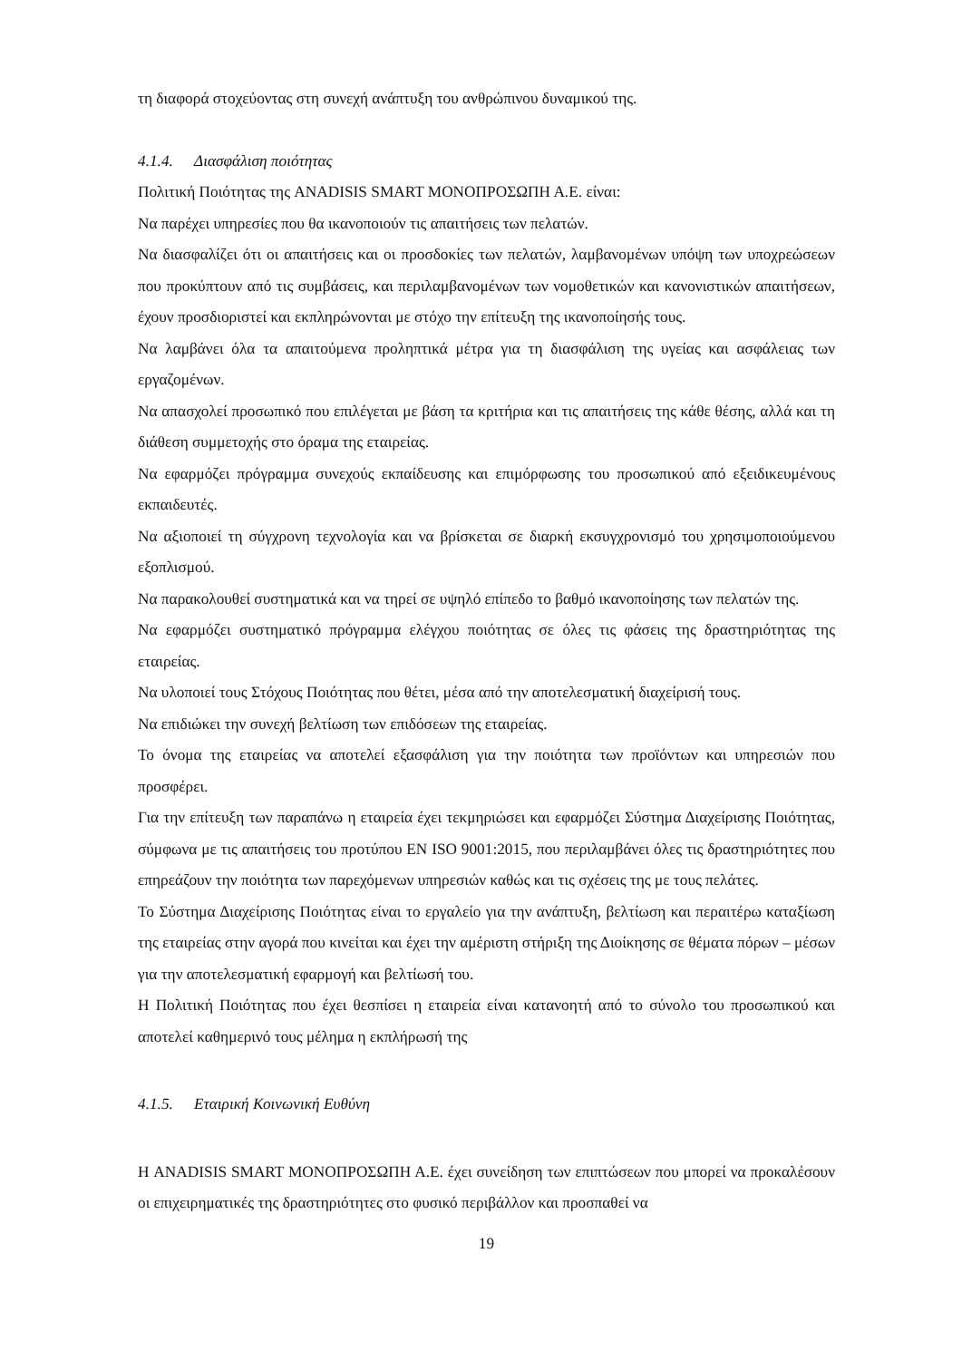τη διαφορά στοχεύοντας στη συνεχή ανάπτυξη του ανθρώπινου δυναμικού της.
4.1.4. Διασφάλιση ποιότητας
Πολιτική Ποιότητας της ANADISIS SMART ΜΟΝΟΠΡΟΣΩΠΗ Α.Ε. είναι:
Να παρέχει υπηρεσίες που θα ικανοποιούν τις απαιτήσεις των πελατών.
Να διασφαλίζει ότι οι απαιτήσεις και οι προσδοκίες των πελατών, λαμβανομένων υπόψη των υποχρεώσεων που προκύπτουν από τις συμβάσεις, και περιλαμβανομένων των νομοθετικών και κανονιστικών απαιτήσεων, έχουν προσδιοριστεί και εκπληρώνονται με στόχο την επίτευξη της ικανοποίησής τους.
Να λαμβάνει όλα τα απαιτούμενα προληπτικά μέτρα για τη διασφάλιση της υγείας και ασφάλειας των εργαζομένων.
Να απασχολεί προσωπικό που επιλέγεται με βάση τα κριτήρια και τις απαιτήσεις της κάθε θέσης, αλλά και τη διάθεση συμμετοχής στο όραμα της εταιρείας.
Να εφαρμόζει πρόγραμμα συνεχούς εκπαίδευσης και επιμόρφωσης του προσωπικού από εξειδικευμένους εκπαιδευτές.
Να αξιοποιεί τη σύγχρονη τεχνολογία και να βρίσκεται σε διαρκή εκσυγχρονισμό του χρησιμοποιούμενου εξοπλισμού.
Να παρακολουθεί συστηματικά και να τηρεί σε υψηλό επίπεδο το βαθμό ικανοποίησης των πελατών της.
Να εφαρμόζει συστηματικό πρόγραμμα ελέγχου ποιότητας σε όλες τις φάσεις της δραστηριότητας της εταιρείας.
Να υλοποιεί τους Στόχους Ποιότητας που θέτει, μέσα από την αποτελεσματική διαχείρισή τους.
Να επιδιώκει την συνεχή βελτίωση των επιδόσεων της εταιρείας.
Το όνομα της εταιρείας να αποτελεί εξασφάλιση για την ποιότητα των προϊόντων και υπηρεσιών που προσφέρει.
Για την επίτευξη των παραπάνω η εταιρεία έχει τεκμηριώσει και εφαρμόζει Σύστημα Διαχείρισης Ποιότητας, σύμφωνα με τις απαιτήσεις του προτύπου EN ISO 9001:2015, που περιλαμβάνει όλες τις δραστηριότητες που επηρεάζουν την ποιότητα των παρεχόμενων υπηρεσιών καθώς και τις σχέσεις της με τους πελάτες.
Το Σύστημα Διαχείρισης Ποιότητας είναι το εργαλείο για την ανάπτυξη, βελτίωση και περαιτέρω καταξίωση της εταιρείας στην αγορά που κινείται και έχει την αμέριστη στήριξη της Διοίκησης σε θέματα πόρων – μέσων για την αποτελεσματική εφαρμογή και βελτίωσή του.
Η Πολιτική Ποιότητας που έχει θεσπίσει η εταιρεία είναι κατανοητή από το σύνολο του προσωπικού και αποτελεί καθημερινό τους μέλημα η εκπλήρωσή της
4.1.5. Εταιρική Κοινωνική Ευθύνη
Η ANADISIS SMART ΜΟΝΟΠΡΟΣΩΠΗ Α.Ε. έχει συνείδηση των επιπτώσεων που μπορεί να προκαλέσουν οι επιχειρηματικές της δραστηριότητες στο φυσικό περιβάλλον και προσπαθεί να
19